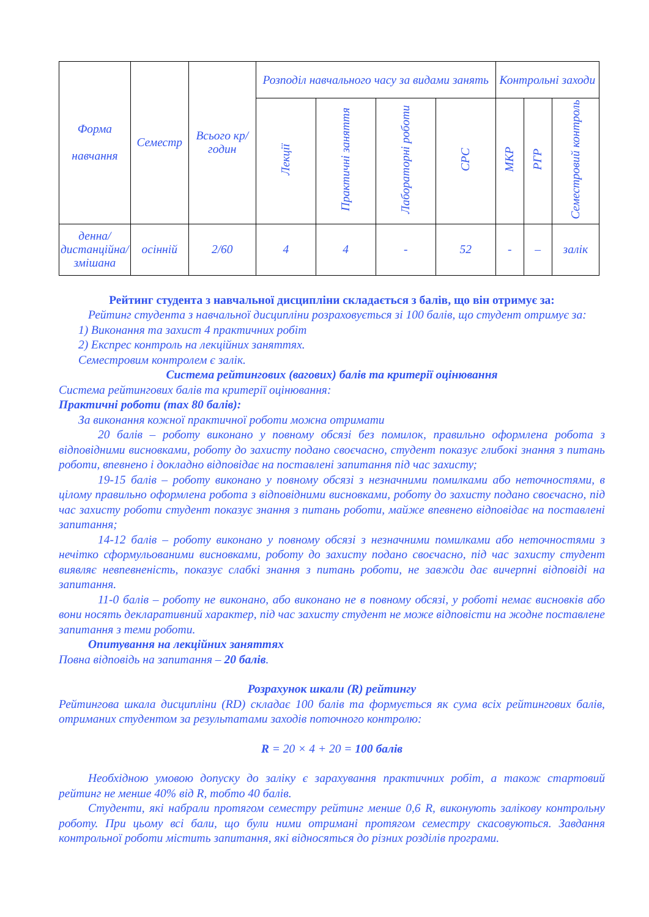| Форма навчання | Семестр | Всього кр/годин | Розподіл навчального часу за видами занять | | | | Контрольні заходи | | |
| --- | --- | --- | --- | --- | --- | --- | --- | --- | --- |
| | | | Лекції | Практичні заняття | Лабораторні роботи | СРС | МКР | РГР | Семестровий контроль |
| денна/дистанційна/ змішана | осінній | 2/60 | 4 | 4 | - | 52 | - | – | залік |
Рейтинг студента з навчальної дисципліни складається з балів, що він отримує за:
Рейтинг студента з навчальної дисципліни розраховується зі 100 балів, що студент отримує за:
1) Виконання та захист 4 практичних робіт
2) Експрес контроль на лекційних заняттях.
Семестровим контролем є залік.
Система рейтингових (вагових) балів та критерії оцінювання
Система рейтингових балів та критерії оцінювання:
Практичні роботи (max 80 балів):
За виконання кожної практичної роботи можна отримати
20 балів – роботу виконано у повному обсязі без помилок, правильно оформлена робота з відповідними висновками, роботу до захисту подано своєчасно, студент показує глибокі знання з питань роботи, впевнено і докладно відповідає на поставлені запитання під час захисту;
19-15 балів – роботу виконано у повному обсязі з незначними помилками або неточностями, в цілому правильно оформлена робота з відповідними висновками, роботу до захисту подано своєчасно, під час захисту роботи студент показує знання з питань роботи, майже впевнено відповідає на поставлені запитання;
14-12 балів – роботу виконано у повному обсязі з незначними помилками або неточностями з нечітко сформульованими висновками, роботу до захисту подано своєчасно, під час захисту студент виявляє невпевненість, показує слабкі знання з питань роботи, не завжди дає вичерпні відповіді на запитання.
11-0 балів – роботу не виконано, або виконано не в повному обсязі, у роботі немає висновків або вони носять декларативний характер, під час захисту студент не може відповісти на жодне поставлене запитання з теми роботи.
Опитування на лекційних заняттях
Повна відповідь на запитання – 20 балів.
Розрахунок шкали (R) рейтингу
Рейтингова шкала дисципліни (RD) складає 100 балів та формується як сума всіх рейтингових балів, отриманих студентом за результатами заходів поточного контролю:
R = 20 × 4 + 20 = 100 балів
Необхідною умовою допуску до заліку є зарахування практичних робіт, а також стартовий рейтинг не менше 40% від R, тобто 40 балів.
Студенти, які набрали протягом семестру рейтинг менше 0,6 R, виконують залікову контрольну роботу. При цьому всі бали, що були ними отримані протягом семестру скасовуються. Завдання контрольної роботи містить запитання, які відносяться до різних розділів програми.